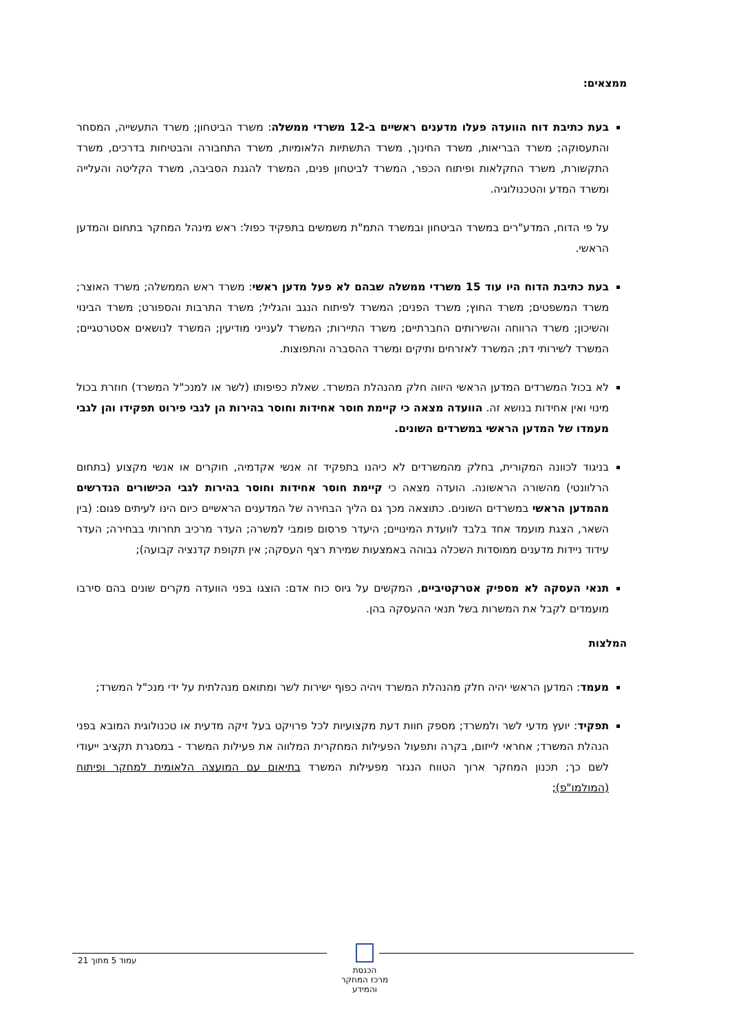ממצאים:
בעת כתיבת דוח הוועדה פעלו מדענים ראשיים ב-12 משרדי ממשלה: משרד הביטחון; משרד התעשייה, המסחר והתעסוקה; משרד הבריאות, משרד החינוך, משרד התשתיות הלאומיות, משרד התחבורה והבטיחות בדרכים, משרד התקשורת, משרד החקלאות ופיתוח הכפר, המשרד לביטחון פנים, המשרד להגנת הסביבה, משרד הקליטה והעלייה ומשרד המדע והטכנולוגיה.
על פי הדוח, המדע"רים במשרד הביטחון ובמשרד התמ"ת משמשים בתפקיד כפול: ראש מינהל המחקר בתחום והמדען הראשי.
בעת כתיבת הדוח היו עוד 15 משרדי ממשלה שבהם לא פעל מדען ראשי: משרד ראש הממשלה; משרד האוצר; משרד המשפטים; משרד החוץ; משרד הפנים; המשרד לפיתוח הנגב והגליל; משרד התרבות והספורט; משרד הבינוי והשיכון; משרד הרווחה והשירותים החברתיים; משרד התיירות; המשרד לענייני מודיעין; המשרד לנושאים אסטרטגיים; המשרד לשירותי דת; המשרד לאזרחים ותיקים ומשרד ההסברה והתפוצות.
לא בכול המשרדים המדען הראשי היווה חלק מהנהלת המשרד. שאלת כפיפותו (לשר או למנכ"ל המשרד) חוזרת בכול מינוי ואין אחידות בנושא זה. הוועדה מצאה כי קיימת חוסר אחידות וחוסר בהירות הן לגבי פירוט תפקידו והן לגבי מעמדו של המדען הראשי במשרדים השונים.
בניגוד לכוונה המקורית, בחלק מהמשרדים לא כיהנו בתפקיד זה אנשי אקדמיה, חוקרים או אנשי מקצוע (בתחום הרלוונטי) מהשורה הראשונה. הועדה מצאה כי קיימת חוסר אחידות וחוסר בהירות לגבי הכישורים הנדרשים מהמדען הראשי במשרדים השונים. כתוצאה מכך גם הליך הבחירה של המדענים הראשיים כיום הינו לעיתים פגום: (בין השאר, הצגת מועמד אחד בלבד לוועדת המינויים; היעדר פרסום פומבי למשרה; העדר מרכיב תחרותי בבחירה; העדר עידוד ניידות מדענים ממוסדות השכלה גבוהה באמצעות שמירת רצף העסקה; אין תקופת קדנציה קבועה);
תנאי העסקה לא מספיק אטרקטיביים, המקשים על גיוס כוח אדם: הוצגו בפני הוועדה מקרים שונים בהם סירבו מועמדים לקבל את המשרות בשל תנאי ההעסקה בהן.
המלצות
מעמד: המדען הראשי יהיה חלק מהנהלת המשרד ויהיה כפוף ישירות לשר ומתואם מנהלתית על ידי מנכ"ל המשרד;
תפקיד: יועץ מדעי לשר ולמשרד; מספק חוות דעת מקצועיות לכל פרויקט בעל זיקה מדעית או טכנולוגית המובא בפני הנהלת המשרד; אחראי לייזום, בקרה ותפעול הפעילות המחקרית המלווה את פעילות המשרד - במסגרת תקציב ייעודי לשם כך; תכנון המחקר ארוך הטווח הנגזר מפעילות המשרד בתיאום עם המועצה הלאומית למחקר ופיתוח (המולמו"פ);
עמוד 5 מתוך 21
הכנסת
מרכז המחקר והמידע